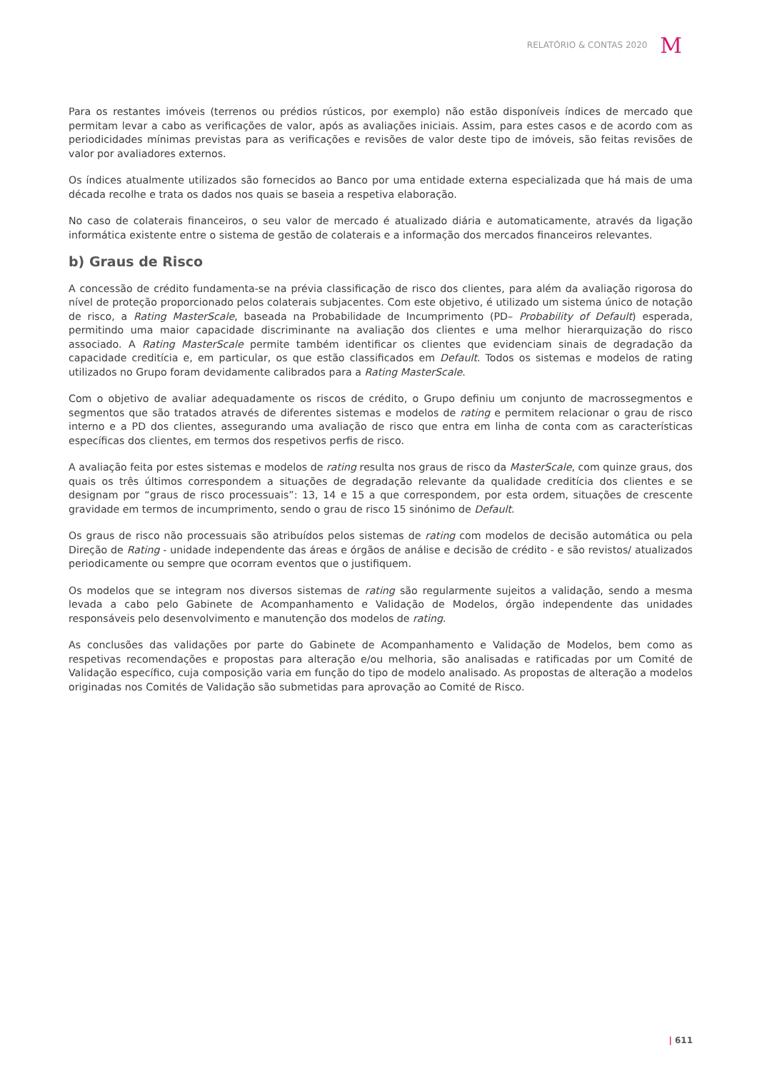RELATÓRIO & CONTAS 2020 M
Para os restantes imóveis (terrenos ou prédios rústicos, por exemplo) não estão disponíveis índices de mercado que permitam levar a cabo as verificações de valor, após as avaliações iniciais. Assim, para estes casos e de acordo com as periodicidades mínimas previstas para as verificações e revisões de valor deste tipo de imóveis, são feitas revisões de valor por avaliadores externos.
Os índices atualmente utilizados são fornecidos ao Banco por uma entidade externa especializada que há mais de uma década recolhe e trata os dados nos quais se baseia a respetiva elaboração.
No caso de colaterais financeiros, o seu valor de mercado é atualizado diária e automaticamente, através da ligação informática existente entre o sistema de gestão de colaterais e a informação dos mercados financeiros relevantes.
b) Graus de Risco
A concessão de crédito fundamenta-se na prévia classificação de risco dos clientes, para além da avaliação rigorosa do nível de proteção proporcionado pelos colaterais subjacentes. Com este objetivo, é utilizado um sistema único de notação de risco, a Rating MasterScale, baseada na Probabilidade de Incumprimento (PD– Probability of Default) esperada, permitindo uma maior capacidade discriminante na avaliação dos clientes e uma melhor hierarquização do risco associado. A Rating MasterScale permite também identificar os clientes que evidenciam sinais de degradação da capacidade creditícia e, em particular, os que estão classificados em Default. Todos os sistemas e modelos de rating utilizados no Grupo foram devidamente calibrados para a Rating MasterScale.
Com o objetivo de avaliar adequadamente os riscos de crédito, o Grupo definiu um conjunto de macrossegmentos e segmentos que são tratados através de diferentes sistemas e modelos de rating e permitem relacionar o grau de risco interno e a PD dos clientes, assegurando uma avaliação de risco que entra em linha de conta com as características específicas dos clientes, em termos dos respetivos perfis de risco.
A avaliação feita por estes sistemas e modelos de rating resulta nos graus de risco da MasterScale, com quinze graus, dos quais os três últimos correspondem a situações de degradação relevante da qualidade creditícia dos clientes e se designam por “graus de risco processuais”: 13, 14 e 15 a que correspondem, por esta ordem, situações de crescente gravidade em termos de incumprimento, sendo o grau de risco 15 sinónimo de Default.
Os graus de risco não processuais são atribuídos pelos sistemas de rating com modelos de decisão automática ou pela Direção de Rating - unidade independente das áreas e órgãos de análise e decisão de crédito - e são revistos/ atualizados periodicamente ou sempre que ocorram eventos que o justifiquem.
Os modelos que se integram nos diversos sistemas de rating são regularmente sujeitos a validação, sendo a mesma levada a cabo pelo Gabinete de Acompanhamento e Validação de Modelos, órgão independente das unidades responsáveis pelo desenvolvimento e manutenção dos modelos de rating.
As conclusões das validações por parte do Gabinete de Acompanhamento e Validação de Modelos, bem como as respetivas recomendações e propostas para alteração e/ou melhoria, são analisadas e ratificadas por um Comité de Validação específico, cuja composição varia em função do tipo de modelo analisado. As propostas de alteração a modelos originadas nos Comités de Validação são submetidas para aprovação ao Comité de Risco.
| 611